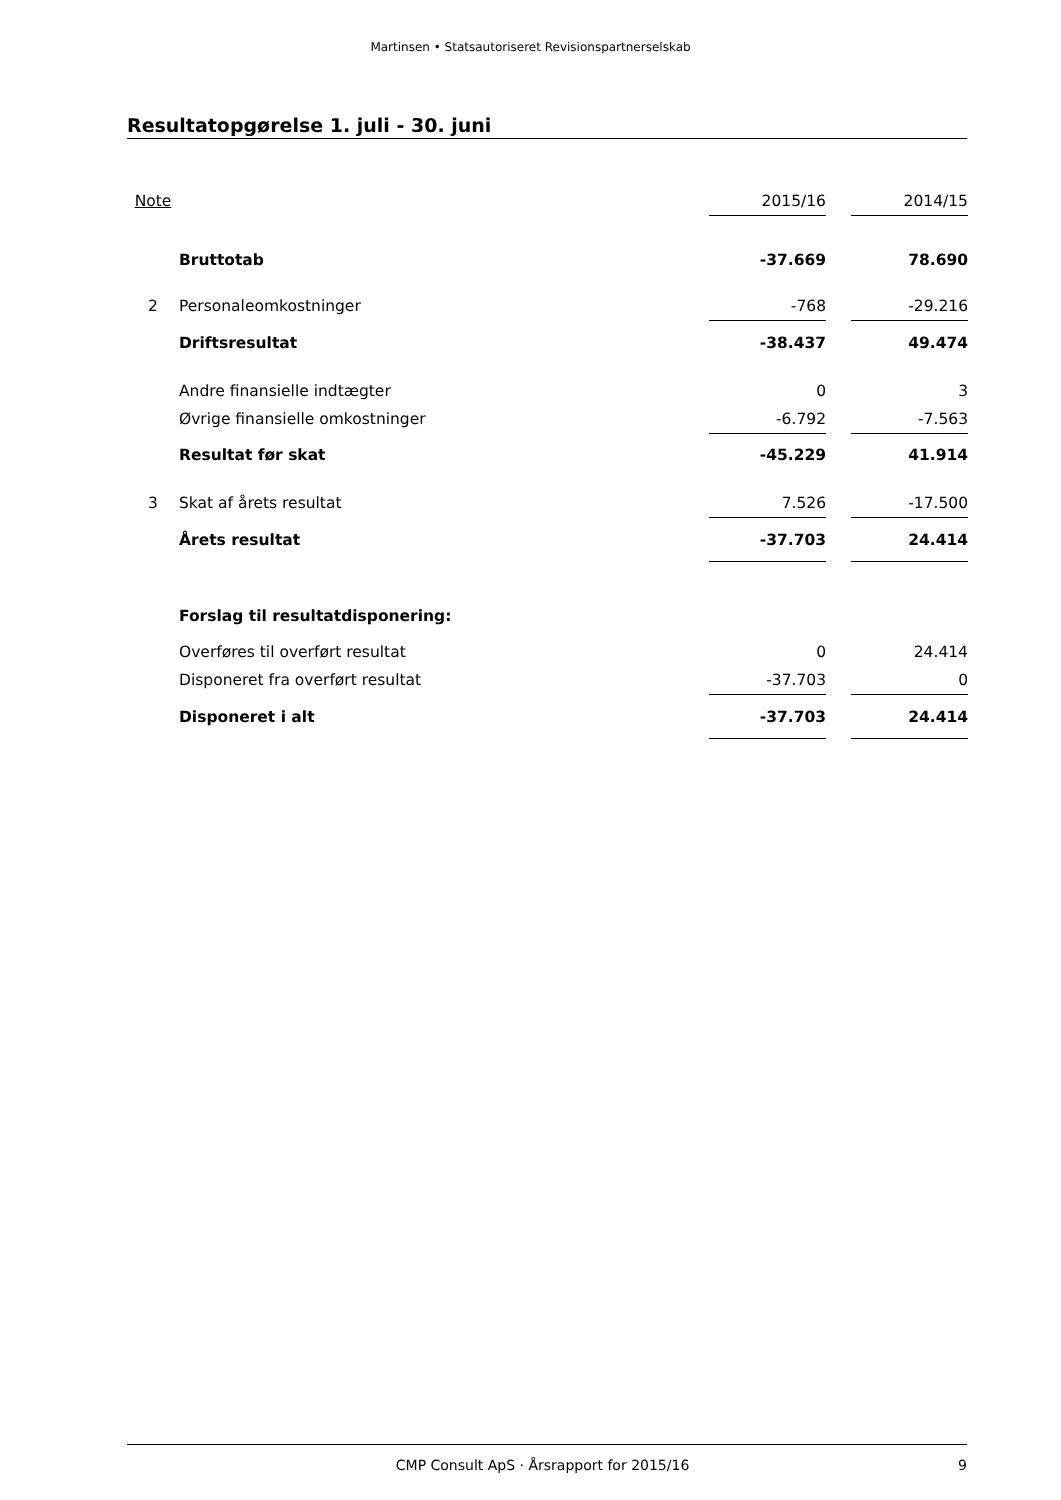Martinsen • Statsautoriseret Revisionspartnerselskab
Resultatopgørelse 1. juli - 30. juni
| Note | | 2015/16 | | 2014/15 |
| --- | --- | --- | --- | --- |
| | Bruttotab | -37.669 | | 78.690 |
| 2 | Personaleomkostninger | -768 | | -29.216 |
| | Driftsresultat | -38.437 | | 49.474 |
| | Andre finansielle indtægter | 0 | | 3 |
| | Øvrige finansielle omkostninger | -6.792 | | -7.563 |
| | Resultat før skat | -45.229 | | 41.914 |
| 3 | Skat af årets resultat | 7.526 | | -17.500 |
| | Årets resultat | -37.703 | | 24.414 |
| | Forslag til resultatdisponering: | | | |
| | Overføres til overført resultat | 0 | | 24.414 |
| | Disponeret fra overført resultat | -37.703 | | 0 |
| | Disponeret i alt | -37.703 | | 24.414 |
CMP Consult ApS · Årsrapport for 2015/16 9